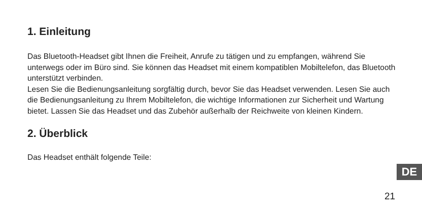1. Einleitung
Das Bluetooth-Headset gibt Ihnen die Freiheit, Anrufe zu tätigen und zu empfangen, während Sie unterwegs oder im Büro sind. Sie können das Headset mit einem kompatiblen Mobiltelefon, das Bluetooth unterstützt verbinden.
Lesen Sie die Bedienungsanleitung sorgfältig durch, bevor Sie das Headset verwenden. Lesen Sie auch die Bedienungsanleitung zu Ihrem Mobiltelefon, die wichtige Informationen zur Sicherheit und Wartung bietet. Lassen Sie das Headset und das Zubehör außerhalb der Reichweite von kleinen Kindern.
2. Überblick
Das Headset enthält folgende Teile:
DE
21